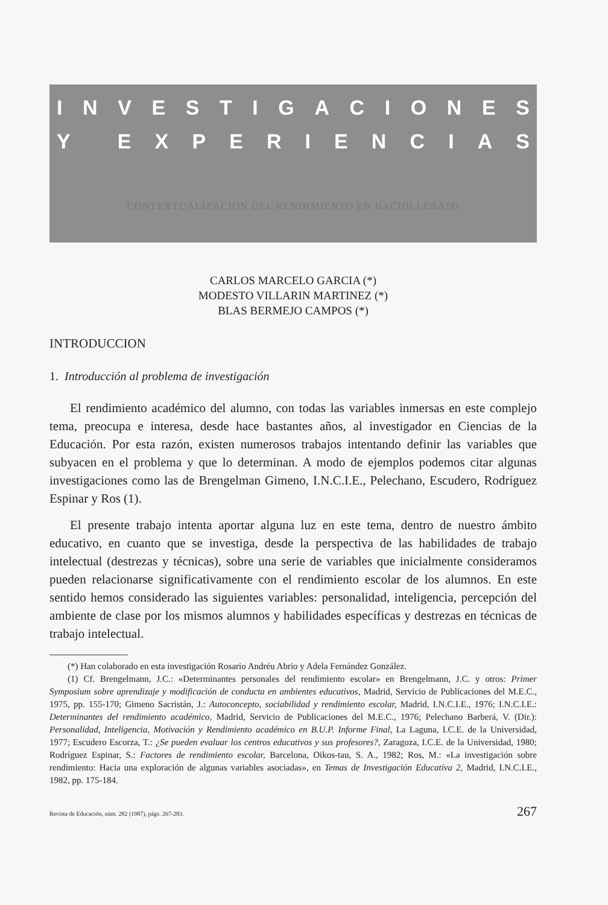INVESTIGACIONES
Y EXPERIENCIAS
CONTEXTUALIZACION DEL RENDIMIENTO EN BACHILLERATO
CARLOS MARCELO GARCIA (*)
MODESTO VILLARIN MARTINEZ (*)
BLAS BERMEJO CAMPOS (*)
INTRODUCCION
1. Introducción al problema de investigación
El rendimiento académico del alumno, con todas las variables inmersas en este complejo tema, preocupa e interesa, desde hace bastantes años, al investigador en Ciencias de la Educación. Por esta razón, existen numerosos trabajos intentando definir las variables que subyacen en el problema y que lo determinan. A modo de ejemplos podemos citar algunas investigaciones como las de Brengelman Gimeno, I.N.C.I.E., Pelechano, Escudero, Rodríguez Espinar y Ros (1).
El presente trabajo intenta aportar alguna luz en este tema, dentro de nuestro ámbito educativo, en cuanto que se investiga, desde la perspectiva de las habilidades de trabajo intelectual (destrezas y técnicas), sobre una serie de variables que inicialmente consideramos pueden relacionarse significativamente con el rendimiento escolar de los alumnos. En este sentido hemos considerado las siguientes variables: personalidad, inteligencia, percepción del ambiente de clase por los mismos alumnos y habilidades específicas y destrezas en técnicas de trabajo intelectual.
(*) Han colaborado en esta investigación Rosario Andréu Abrio y Adela Fernández González.
(1) Cf. Brengelmann, J.C.: «Determinantes personales del rendimiento escolar» en Brengelmann, J.C. y otros: Primer Symposium sobre aprendizaje y modificación de conducta en ambientes educativos, Madrid, Servicio de Publicaciones del M.E.C., 1975, pp. 155-170; Gimeno Sacristán, J.: Autoconcepto, sociabilidad y rendimiento escolar, Madrid, I.N.C.I.E., 1976; I.N.C.I.E.: Determinantes del rendimiento académico, Madrid, Servicio de Publicaciones del M.E.C., 1976; Pelechano Barberá, V. (Dir.): Personalidad, Inteligencia, Motivación y Rendimiento académico en B.U.P. Informe Final, La Laguna, I.C.E. de la Universidad, 1977; Escudero Escorza, T.: ¿Se pueden evaluar los centros educativos y sus profesores?, Zaragoza, I.C.E. de la Universidad, 1980; Rodríguez Espinar, S.: Factores de rendimiento escolar, Barcelona, Oikos-tau, S. A., 1982; Ros, M.: «La investigación sobre rendimiento: Hacia una exploración de algunas variables asociadas», en Temas de Investigación Educativa 2, Madrid, I.N.C.I.E., 1982, pp. 175-184.
Revista de Educación, núm. 282 (1987), págs. 267-283. 267